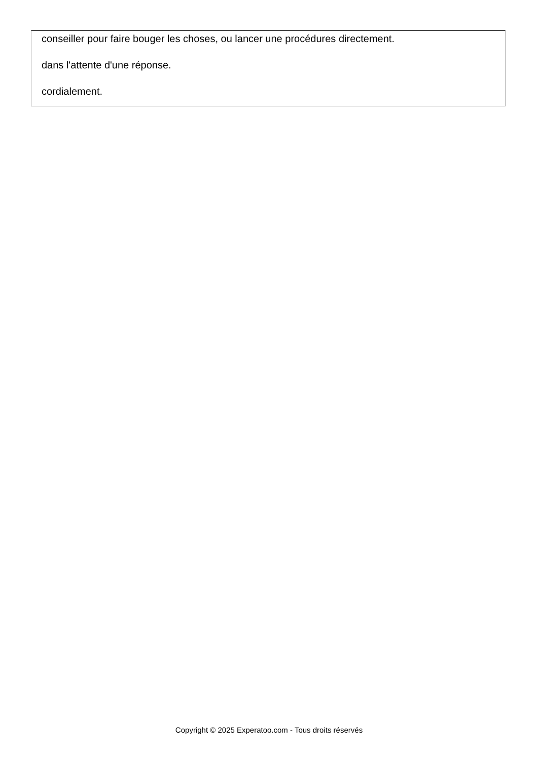conseiller pour faire bouger les choses, ou lancer une procédures directement.
dans l'attente d'une réponse.
cordialement.
Copyright © 2025 Experatoo.com - Tous droits réservés